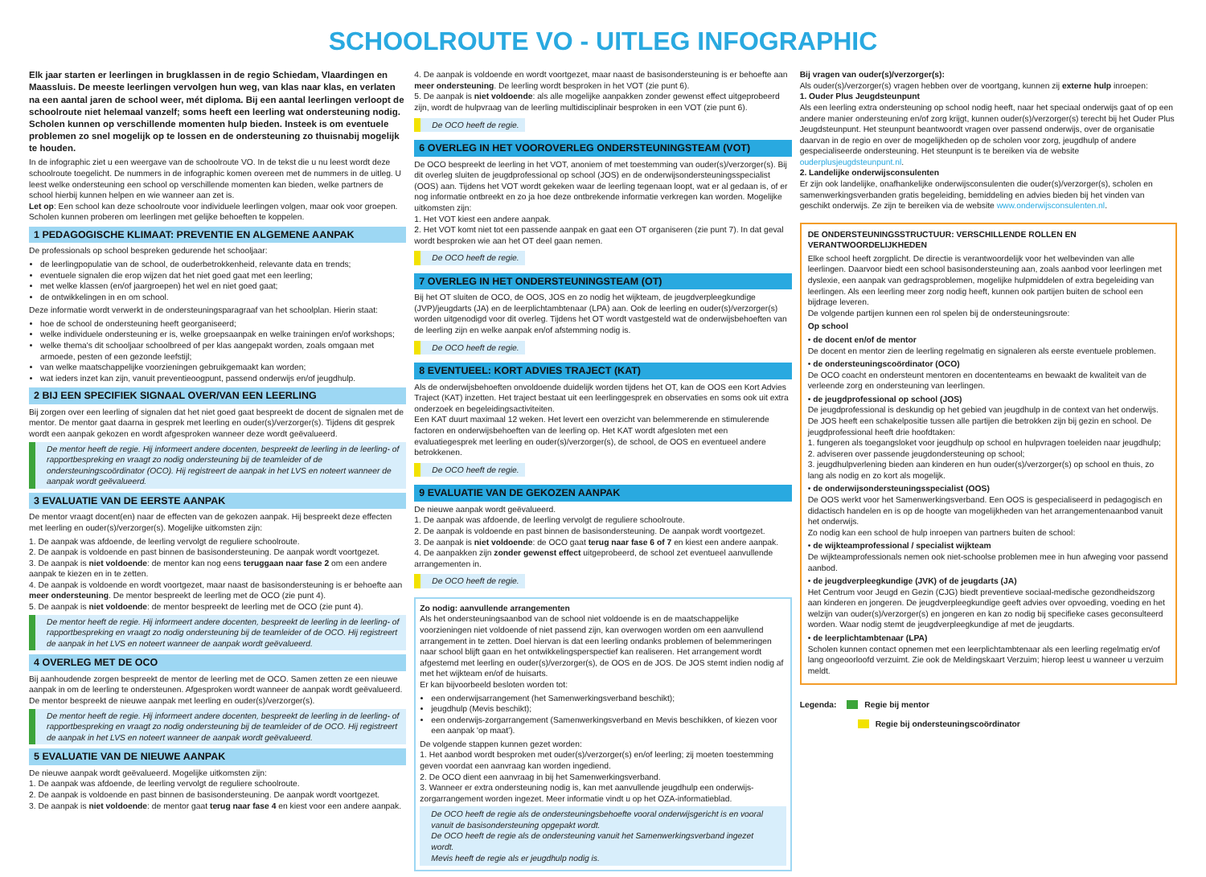SCHOOLROUTE VO - UITLEG INFOGRAPHIC
Elk jaar starten er leerlingen in brugklassen in de regio Schiedam, Vlaardingen en Maassluis. De meeste leerlingen vervolgen hun weg, van klas naar klas, en verlaten na een aantal jaren de school weer, mét diploma. Bij een aantal leerlingen verloopt de schoolroute niet helemaal vanzelf; soms heeft een leerling wat ondersteuning nodig. Scholen kunnen op verschillende momenten hulp bieden. Insteek is om eventuele problemen zo snel mogelijk op te lossen en de ondersteuning zo thuisnabij mogelijk te houden.
In de infographic ziet u een weergave van de schoolroute VO. In de tekst die u nu leest wordt deze schoolroute toegelicht. De nummers in de infographic komen overeen met de nummers in de uitleg. U leest welke ondersteuning een school op verschillende momenten kan bieden, welke partners de school hierbij kunnen helpen en wie wanneer aan zet is.
Let op: Een school kan deze schoolroute voor individuele leerlingen volgen, maar ook voor groepen. Scholen kunnen proberen om leerlingen met gelijke behoeften te koppelen.
1 PEDAGOGISCHE KLIMAAT: PREVENTIE EN ALGEMENE AANPAK
De professionals op school bespreken gedurende het schooljaar:
de leerlingpopulatie van de school, de ouderbetrokkenheid, relevante data en trends;
eventuele signalen die erop wijzen dat het niet goed gaat met een leerling;
met welke klassen (en/of jaargroepen) het wel en niet goed gaat;
de ontwikkelingen in en om school.
Deze informatie wordt verwerkt in de ondersteuningsparagraaf van het schoolplan. Hierin staat:
hoe de school de ondersteuning heeft georganiseerd;
welke individuele ondersteuning er is, welke groepsaanpak en welke trainingen en/of workshops;
welke thema's dit schooljaar schoolbreed of per klas aangepakt worden, zoals omgaan met armoede, pesten of een gezonde leefstijl;
van welke maatschappelijke voorzieningen gebruikgemaakt kan worden;
wat ieders inzet kan zijn, vanuit preventieoogpunt, passend onderwijs en/of jeugdhulp.
2 BIJ EEN SPECIFIEK SIGNAAL OVER/VAN EEN LEERLING
Bij zorgen over een leerling of signalen dat het niet goed gaat bespreekt de docent de signalen met de mentor. De mentor gaat daarna in gesprek met leerling en ouder(s)/verzorger(s). Tijdens dit gesprek wordt een aanpak gekozen en wordt afgesproken wanneer deze wordt geëvalueerd.
De mentor heeft de regie. Hij informeert andere docenten, bespreekt de leerling in de leerling- of rapportbespreking en vraagt zo nodig ondersteuning bij de teamleider of de ondersteuningscoördinator (OCO). Hij registreert de aanpak in het LVS en noteert wanneer de aanpak wordt geëvalueerd.
3 EVALUATIE VAN DE EERSTE AANPAK
De mentor vraagt docent(en) naar de effecten van de gekozen aanpak. Hij bespreekt deze effecten met leerling en ouder(s)/verzorger(s). Mogelijke uitkomsten zijn:
1. De aanpak was afdoende, de leerling vervolgt de reguliere schoolroute.
2. De aanpak is voldoende en past binnen de basisondersteuning. De aanpak wordt voortgezet.
3. De aanpak is niet voldoende: de mentor kan nog eens teruggaan naar fase 2 om een andere aanpak te kiezen en in te zetten.
4. De aanpak is voldoende en wordt voortgezet, maar naast de basisondersteuning is er behoefte aan meer ondersteuning. De mentor bespreekt de leerling met de OCO (zie punt 4).
5. De aanpak is niet voldoende: de mentor bespreekt de leerling met de OCO (zie punt 4).
De mentor heeft de regie. Hij informeert andere docenten, bespreekt de leerling in de leerling- of rapportbespreking en vraagt zo nodig ondersteuning bij de teamleider of de OCO. Hij registreert de aanpak in het LVS en noteert wanneer de aanpak wordt geëvalueerd.
4 OVERLEG MET DE OCO
Bij aanhoudende zorgen bespreekt de mentor de leerling met de OCO. Samen zetten ze een nieuwe aanpak in om de leerling te ondersteunen. Afgesproken wordt wanneer de aanpak wordt geëvalueerd. De mentor bespreekt de nieuwe aanpak met leerling en ouder(s)/verzorger(s).
De mentor heeft de regie. Hij informeert andere docenten, bespreekt de leerling in de leerling- of rapportbespreking en vraagt zo nodig ondersteuning bij de teamleider of de OCO. Hij registreert de aanpak in het LVS en noteert wanneer de aanpak wordt geëvalueerd.
5 EVALUATIE VAN DE NIEUWE AANPAK
De nieuwe aanpak wordt geëvalueerd. Mogelijke uitkomsten zijn:
1. De aanpak was afdoende, de leerling vervolgt de reguliere schoolroute.
2. De aanpak is voldoende en past binnen de basisondersteuning. De aanpak wordt voortgezet.
3. De aanpak is niet voldoende: de mentor gaat terug naar fase 4 en kiest voor een andere aanpak.
4. De aanpak is voldoende en wordt voortgezet, maar naast de basisondersteuning is er behoefte aan meer ondersteuning. De leerling wordt besproken in het VOT (zie punt 6).
5. De aanpak is niet voldoende: als alle mogelijke aanpakken zonder gewenst effect uitgeprobeerd zijn, wordt de hulpvraag van de leerling multidisciplinair besproken in een VOT (zie punt 6).
De OCO heeft de regie.
6 OVERLEG IN HET VOOROVERLEG ONDERSTEUNINGSTEAM (VOT)
De OCO bespreekt de leerling in het VOT, anoniem of met toestemming van ouder(s)/verzorger(s). Bij dit overleg sluiten de jeugdprofessional op school (JOS) en de onderwijsondersteuningsspecialist (OOS) aan. Tijdens het VOT wordt gekeken waar de leerling tegenaan loopt, wat er al gedaan is, of er nog informatie ontbreekt en zo ja hoe deze ontbrekende informatie verkregen kan worden. Mogelijke uitkomsten zijn:
1. Het VOT kiest een andere aanpak.
2. Het VOT komt niet tot een passende aanpak en gaat een OT organiseren (zie punt 7). In dat geval wordt besproken wie aan het OT deel gaan nemen.
De OCO heeft de regie.
7 OVERLEG IN HET ONDERSTEUNINGSTEAM (OT)
Bij het OT sluiten de OCO, de OOS, JOS en zo nodig het wijkteam, de jeugdverpleegkundige (JVP)/jeugdarts (JA) en de leerplichtambtenaar (LPA) aan. Ook de leerling en ouder(s)/verzorger(s) worden uitgenodigd voor dit overleg. Tijdens het OT wordt vastgesteld wat de onderwijsbehoeften van de leerling zijn en welke aanpak en/of afstemming nodig is.
De OCO heeft de regie.
8 EVENTUEEL: KORT ADVIES TRAJECT (KAT)
Als de onderwijsbehoeften onvoldoende duidelijk worden tijdens het OT, kan de OOS een Kort Advies Traject (KAT) inzetten. Het traject bestaat uit een leerlinggesprek en observaties en soms ook uit extra onderzoek en begeleidingsactiviteiten.
Een KAT duurt maximaal 12 weken. Het levert een overzicht van belemmerende en stimulerende factoren en onderwijsbehoeften van de leerling op. Het KAT wordt afgesloten met een evaluatiegesprek met leerling en ouder(s)/verzorger(s), de school, de OOS en eventueel andere betrokkenen.
De OCO heeft de regie.
9 EVALUATIE VAN DE GEKOZEN AANPAK
De nieuwe aanpak wordt geëvalueerd.
1. De aanpak was afdoende, de leerling vervolgt de reguliere schoolroute.
2. De aanpak is voldoende en past binnen de basisondersteuning. De aanpak wordt voortgezet.
3. De aanpak is niet voldoende: de OCO gaat terug naar fase 6 of 7 en kiest een andere aanpak.
4. De aanpakken zijn zonder gewenst effect uitgeprobeerd, de school zet eventueel aanvullende arrangementen in.
De OCO heeft de regie.
Zo nodig: aanvullende arrangementen
Als het ondersteuningsaanbod van de school niet voldoende is en de maatschappelijke voorzieningen niet voldoende of niet passend zijn, kan overwogen worden om een aanvullend arrangement in te zetten. Doel hiervan is dat een leerling ondanks problemen of belemmeringen naar school blijft gaan en het ontwikkelingsperspectief kan realiseren. Het arrangement wordt afgestemd met leerling en ouder(s)/verzorger(s), de OOS en de JOS. De JOS stemt indien nodig af met het wijkteam en/of de huisarts.
Er kan bijvoorbeeld besloten worden tot:
een onderwijsarrangement (het Samenwerkingsverband beschikt);
jeugdhulp (Mevis beschikt);
een onderwijs-zorgarrangement (Samenwerkingsverband en Mevis beschikken, of kiezen voor een aanpak 'op maat').
De volgende stappen kunnen gezet worden:
1. Het aanbod wordt besproken met ouder(s)/verzorger(s) en/of leerling; zij moeten toestemming geven voordat een aanvraag kan worden ingediend.
2. De OCO dient een aanvraag in bij het Samenwerkingsverband.
3. Wanneer er extra ondersteuning nodig is, kan met aanvullende jeugdhulp een onderwijs-zorgarrangement worden ingezet. Meer informatie vindt u op het OZA-informatieblad.
De OCO heeft de regie als de ondersteuningsbehoefte vooral onderwijsgericht is en vooral vanuit de basisondersteuning opgepakt wordt.
De OCO heeft de regie als de ondersteuning vanuit het Samenwerkingsverband ingezet wordt.
Mevis heeft de regie als er jeugdhulp nodig is.
Bij vragen van ouder(s)/verzorger(s):
Als ouder(s)/verzorger(s) vragen hebben over de voortgang, kunnen zij externe hulp inroepen:
1. Ouder Plus Jeugdsteunpunt
Als een leerling extra ondersteuning op school nodig heeft, naar het speciaal onderwijs gaat of op een andere manier ondersteuning en/of zorg krijgt, kunnen ouder(s)/verzorger(s) terecht bij het Ouder Plus Jeugdsteunpunt. Het steunpunt beantwoordt vragen over passend onderwijs, over de organisatie daarvan in de regio en over de mogelijkheden op de scholen voor zorg, jeugdhulp of andere gespecialiseerde ondersteuning. Het steunpunt is te bereiken via de website ouderplusjeugdsteunpunt.nl.
2. Landelijke onderwijsconsulenten
Er zijn ook landelijke, onafhankelijke onderwijsconsulenten die ouder(s)/verzorger(s), scholen en samenwerkingsverbanden gratis begeleiding, bemiddeling en advies bieden bij het vinden van geschikt onderwijs. Ze zijn te bereiken via de website www.onderwijsconsulenten.nl.
DE ONDERSTEUNINGSSTRUCTUUR: VERSCHILLENDE ROLLEN EN VERANTWOORDELIJKHEDEN
Elke school heeft zorgplicht. De directie is verantwoordelijk voor het welbevinden van alle leerlingen. Daarvoor biedt een school basisondersteuning aan, zoals aanbod voor leerlingen met dyslexie, een aanpak van gedragsproblemen, mogelijke hulpmiddelen of extra begeleiding van leerlingen. Als een leerling meer zorg nodig heeft, kunnen ook partijen buiten de school een bijdrage leveren.
De volgende partijen kunnen een rol spelen bij de ondersteuningsroute:
Op school
• de docent en/of de mentor
De docent en mentor zien de leerling regelmatig en signaleren als eerste eventuele problemen.
• de ondersteuningscoördinator (OCO)
De OCO coacht en ondersteunt mentoren en docententeams en bewaakt de kwaliteit van de verleende zorg en ondersteuning van leerlingen.
• de jeugdprofessional op school (JOS)
De jeugdprofessional is deskundig op het gebied van jeugdhulp in de context van het onderwijs. De JOS heeft een schakelpositie tussen alle partijen die betrokken zijn bij gezin en school. De jeugdprofessional heeft drie hoofdtaken:
1. fungeren als toegangsloket voor jeugdhulp op school en hulpvragen toeleiden naar jeugdhulp;
2. adviseren over passende jeugdondersteuning op school;
3. jeugdhulpverlening bieden aan kinderen en hun ouder(s)/verzorger(s) op school en thuis, zo lang als nodig en zo kort als mogelijk.
• de onderwijsondersteuningsspecialist (OOS)
De OOS werkt voor het Samenwerkingsverband. Een OOS is gespecialiseerd in pedagogisch en didactisch handelen en is op de hoogte van mogelijkheden van het arrangementenaanbod vanuit het onderwijs.
Zo nodig kan een school de hulp inroepen van partners buiten de school:
• de wijkteamprofessional / specialist wijkteam
De wijkteamprofessionals nemen ook niet-schoolse problemen mee in hun afweging voor passend aanbod.
• de jeugdverpleegkundige (JVK) of de jeugdarts (JA)
Het Centrum voor Jeugd en Gezin (CJG) biedt preventieve sociaal-medische gezondheidszorg aan kinderen en jongeren. De jeugdverpleegkundige geeft advies over opvoeding, voeding en het welzijn van ouder(s)/verzorger(s) en jongeren en kan zo nodig bij specifieke cases geconsulteerd worden. Waar nodig stemt de jeugdverpleegkundige af met de jeugdarts.
• de leerplichtambtenaar (LPA)
Scholen kunnen contact opnemen met een leerplichtambtenaar als een leerling regelmatig en/of lang ongeoorloofd verzuimt. Zie ook de Meldingskaart Verzuim; hierop leest u wanneer u verzuim meldt.
Legenda: Regie bij mentor
Regie bij ondersteuningscoördinator